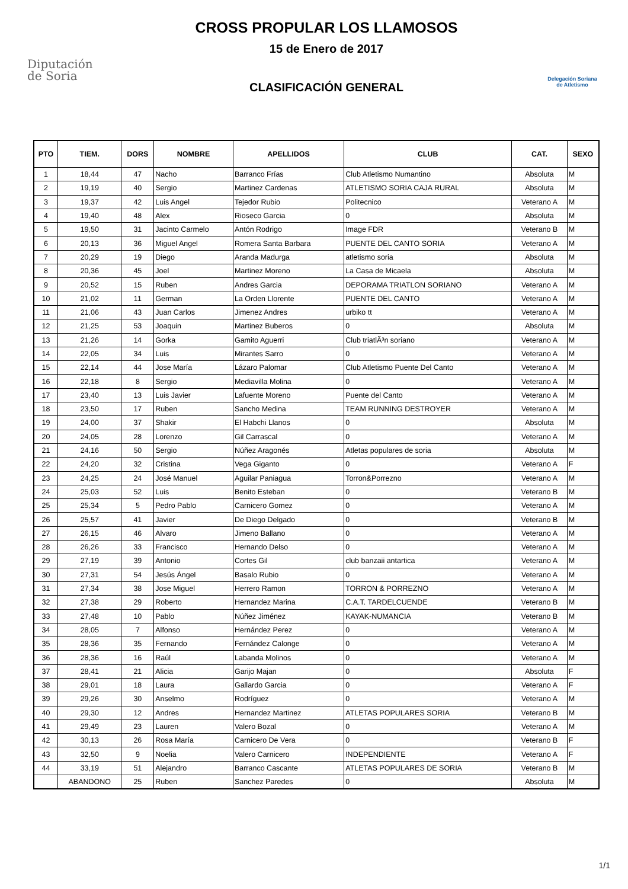Diputación
de Soria
CROSS PROPULAR LOS LLAMOSOS
15 de Enero de 2017
CLASIFICACIÓN GENERAL
Delegación Soriana
de Atletismo
| PTO | TIEM. | DORS | NOMBRE | APELLIDOS | CLUB | CAT. | SEXO |
| --- | --- | --- | --- | --- | --- | --- | --- |
| 1 | 18,44 | 47 | Nacho | Barranco Frías | Club Atletismo Numantino | Absoluta | M |
| 2 | 19,19 | 40 | Sergio | Martinez Cardenas | ATLETISMO SORIA CAJA RURAL | Absoluta | M |
| 3 | 19,37 | 42 | Luis Angel | Tejedor Rubio | Politecnico | Veterano A | M |
| 4 | 19,40 | 48 | Alex | Rioseco Garcia | 0 | Absoluta | M |
| 5 | 19,50 | 31 | Jacinto Carmelo | Antón Rodrigo | Image FDR | Veterano B | M |
| 6 | 20,13 | 36 | Miguel Angel | Romera Santa Barbara | PUENTE DEL CANTO SORIA | Veterano A | M |
| 7 | 20,29 | 19 | Diego | Aranda Madurga | atletismo soria | Absoluta | M |
| 8 | 20,36 | 45 | Joel | Martinez Moreno | La Casa de Micaela | Absoluta | M |
| 9 | 20,52 | 15 | Ruben | Andres Garcia | DEPORAMA TRIATLON SORIANO | Veterano A | M |
| 10 | 21,02 | 11 | German | La Orden Llorente | PUENTE DEL CANTO | Veterano A | M |
| 11 | 21,06 | 43 | Juan Carlos | Jimenez Andres | urbiko tt | Veterano A | M |
| 12 | 21,25 | 53 | Joaquin | Martinez Buberos | 0 | Absoluta | M |
| 13 | 21,26 | 14 | Gorka | Gamito Aguerri | Club triatlÃ³n soriano | Veterano A | M |
| 14 | 22,05 | 34 | Luis | Mirantes Sarro | 0 | Veterano A | M |
| 15 | 22,14 | 44 | Jose María | Lázaro Palomar | Club Atletismo Puente Del Canto | Veterano A | M |
| 16 | 22,18 | 8 | Sergio | Mediavilla Molina | 0 | Veterano A | M |
| 17 | 23,40 | 13 | Luis Javier | Lafuente Moreno | Puente del Canto | Veterano A | M |
| 18 | 23,50 | 17 | Ruben | Sancho Medina | TEAM RUNNING DESTROYER | Veterano A | M |
| 19 | 24,00 | 37 | Shakir | El Habchi Llanos | 0 | Absoluta | M |
| 20 | 24,05 | 28 | Lorenzo | Gil Carrascal | 0 | Veterano A | M |
| 21 | 24,16 | 50 | Sergio | Núñez Aragonés | Atletas populares de soria | Absoluta | M |
| 22 | 24,20 | 32 | Cristina | Vega Giganto | 0 | Veterano A | F |
| 23 | 24,25 | 24 | José Manuel | Aguilar Paniagua | Torron&Porrezno | Veterano A | M |
| 24 | 25,03 | 52 | Luis | Benito Esteban | 0 | Veterano B | M |
| 25 | 25,34 | 5 | Pedro Pablo | Carnicero Gomez | 0 | Veterano A | M |
| 26 | 25,57 | 41 | Javier | De Diego Delgado | 0 | Veterano B | M |
| 27 | 26,15 | 46 | Alvaro | Jimeno Ballano | 0 | Veterano A | M |
| 28 | 26,26 | 33 | Francisco | Hernando Delso | 0 | Veterano A | M |
| 29 | 27,19 | 39 | Antonio | Cortes Gil | club banzaii antartica | Veterano A | M |
| 30 | 27,31 | 54 | Jesús Ángel | Basalo Rubio | 0 | Veterano A | M |
| 31 | 27,34 | 38 | Jose Miguel | Herrero Ramon | TORRON & PORREZNO | Veterano A | M |
| 32 | 27,38 | 29 | Roberto | Hernandez Marina | C.A.T. TARDELCUENDE | Veterano B | M |
| 33 | 27,48 | 10 | Pablo | Núñez Jiménez | KAYAK-NUMANCIA | Veterano B | M |
| 34 | 28,05 | 7 | Alfonso | Hernández Perez | 0 | Veterano A | M |
| 35 | 28,36 | 35 | Fernando | Fernández Calonge | 0 | Veterano A | M |
| 36 | 28,36 | 16 | Raúl | Labanda Molinos | 0 | Veterano A | M |
| 37 | 28,41 | 21 | Alicia | Garijo Majan | 0 | Absoluta | F |
| 38 | 29,01 | 18 | Laura | Gallardo Garcia | 0 | Veterano A | F |
| 39 | 29,26 | 30 | Anselmo | Rodríguez | 0 | Veterano A | M |
| 40 | 29,30 | 12 | Andres | Hernandez Martinez | ATLETAS POPULARES SORIA | Veterano B | M |
| 41 | 29,49 | 23 | Lauren | Valero Bozal | 0 | Veterano A | M |
| 42 | 30,13 | 26 | Rosa María | Carnicero De Vera | 0 | Veterano B | F |
| 43 | 32,50 | 9 | Noelia | Valero Carnicero | INDEPENDIENTE | Veterano A | F |
| 44 | 33,19 | 51 | Alejandro | Barranco Cascante | ATLETAS POPULARES DE SORIA | Veterano B | M |
| | ABANDONO | 25 | Ruben | Sanchez Paredes | 0 | Absoluta | M |
1/1